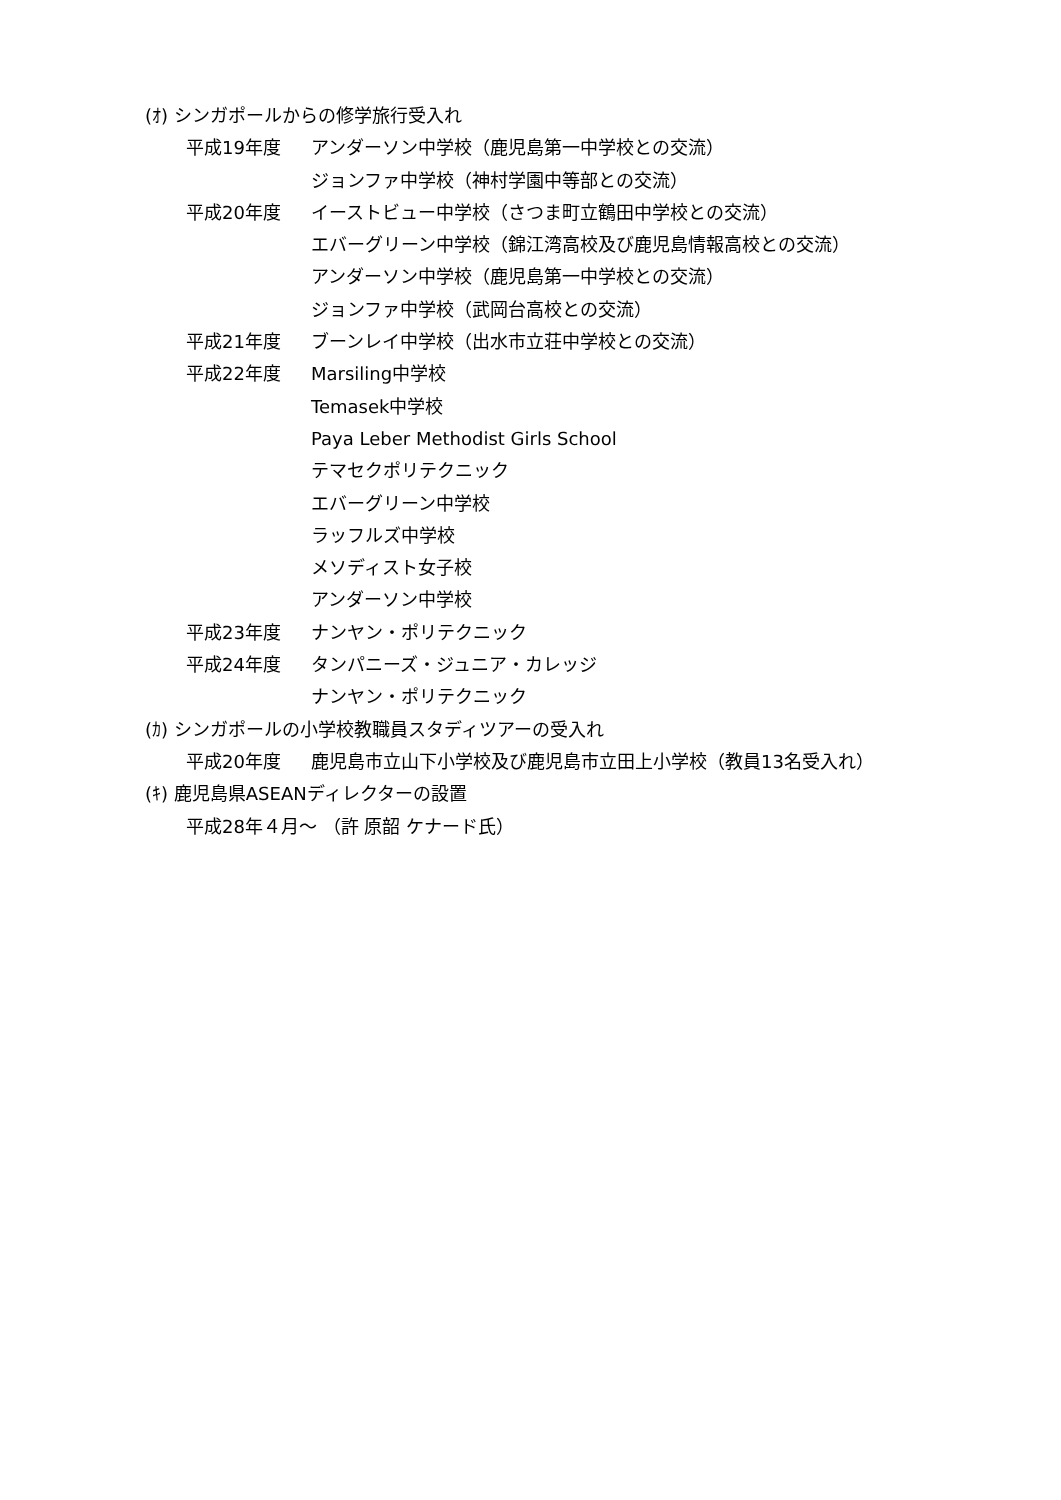(ｵ) シンガポールからの修学旅行受入れ
平成19年度 アンダーソン中学校（鹿児島第一中学校との交流）
ジョンファ中学校（神村学園中等部との交流）
平成20年度 イーストビュー中学校（さつま町立鶴田中学校との交流）
エバーグリーン中学校（錦江湾高校及び鹿児島情報高校との交流）
アンダーソン中学校（鹿児島第一中学校との交流）
ジョンファ中学校（武岡台高校との交流）
平成21年度 ブーンレイ中学校（出水市立荘中学校との交流）
平成22年度 Marsiling中学校
Temasek中学校
Paya Leber Methodist Girls School
テマセクポリテクニック
エバーグリーン中学校
ラッフルズ中学校
メソディスト女子校
アンダーソン中学校
平成23年度 ナンヤン・ポリテクニック
平成24年度 タンパニーズ・ジュニア・カレッジ
ナンヤン・ポリテクニック
(ｶ) シンガポールの小学校教職員スタディツアーの受入れ
平成20年度 鹿児島市立山下小学校及び鹿児島市立田上小学校（教員13名受入れ）
(ｷ) 鹿児島県ASEANディレクターの設置
平成28年４月～ （許 原韶 ケナード氏）